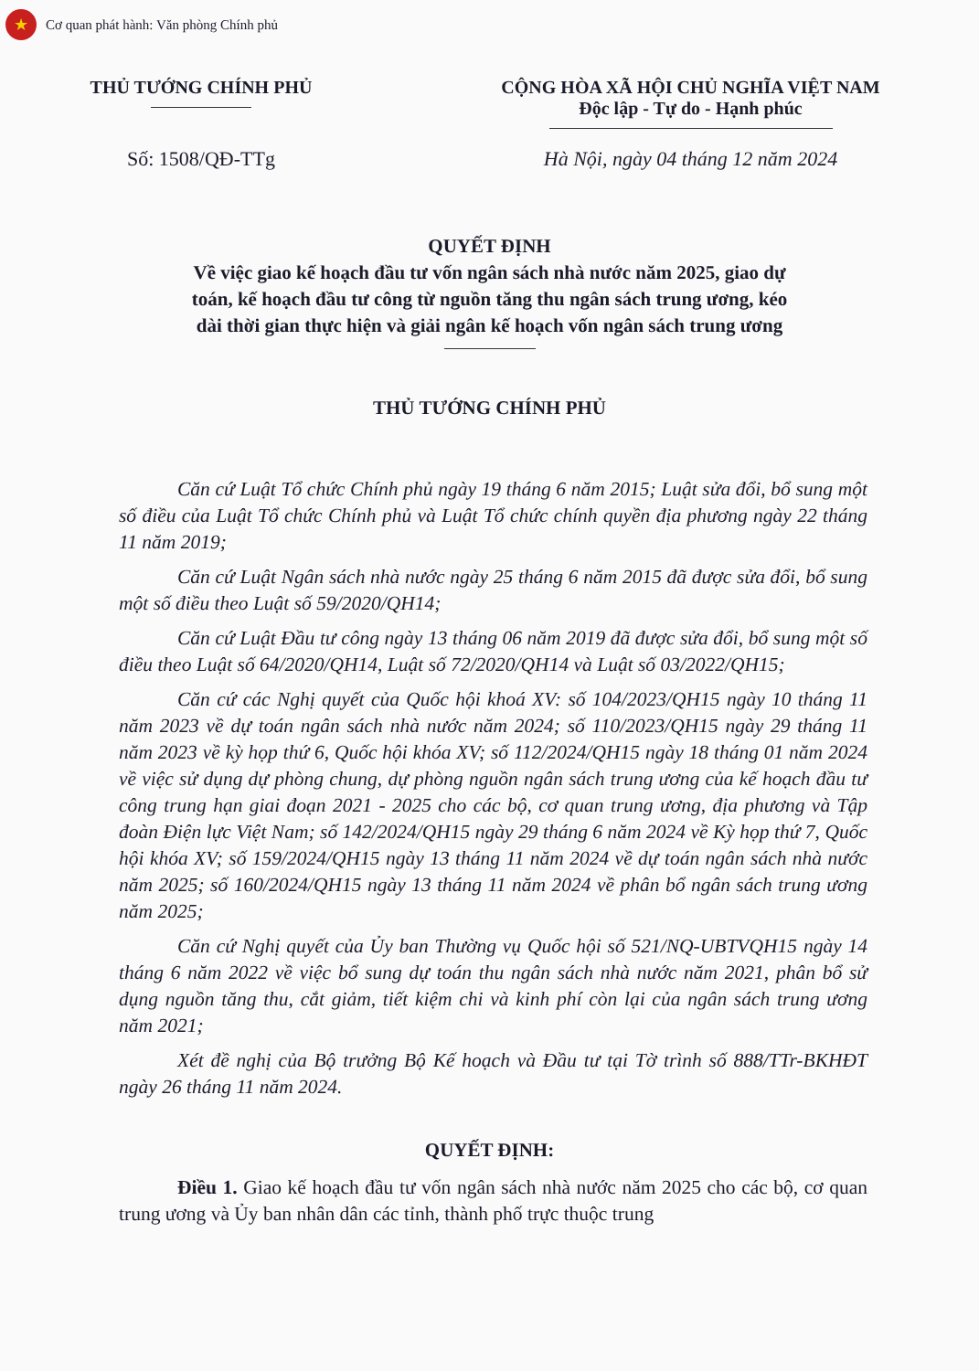★
Cơ quan phát hành: Văn phòng Chính phủ
THỦ TƯỚNG CHÍNH PHỦ CỘNG HÒA XÃ HỘI CHỦ NGHĨA VIỆT NAM
Độc lập - Tự do - Hạnh phúc
Số: 1508/QĐ-TTg Hà Nội, ngày 04 tháng 12 năm 2024
QUYẾT ĐỊNH
Về việc giao kế hoạch đầu tư vốn ngân sách nhà nước năm 2025, giao dự
toán, kế hoạch đầu tư công từ nguồn tăng thu ngân sách trung ương, kéo
dài thời gian thực hiện và giải ngân kế hoạch vốn ngân sách trung ương
THỦ TƯỚNG CHÍNH PHỦ
Căn cứ Luật Tổ chức Chính phủ ngày 19 tháng 6 năm 2015; Luật sửa đổi, bổ sung một số điều của Luật Tổ chức Chính phủ và Luật Tổ chức chính quyền địa phương ngày 22 tháng 11 năm 2019;
Căn cứ Luật Ngân sách nhà nước ngày 25 tháng 6 năm 2015 đã được sửa đổi, bổ sung một số điều theo Luật số 59/2020/QH14;
Căn cứ Luật Đầu tư công ngày 13 tháng 06 năm 2019 đã được sửa đổi, bổ sung một số điều theo Luật số 64/2020/QH14, Luật số 72/2020/QH14 và Luật số 03/2022/QH15;
Căn cứ các Nghị quyết của Quốc hội khoá XV: số 104/2023/QH15 ngày 10 tháng 11 năm 2023 về dự toán ngân sách nhà nước năm 2024; số 110/2023/QH15 ngày 29 tháng 11 năm 2023 về kỳ họp thứ 6, Quốc hội khóa XV; số 112/2024/QH15 ngày 18 tháng 01 năm 2024 về việc sử dụng dự phòng chung, dự phòng nguồn ngân sách trung ương của kế hoạch đầu tư công trung hạn giai đoạn 2021 - 2025 cho các bộ, cơ quan trung ương, địa phương và Tập đoàn Điện lực Việt Nam; số 142/2024/QH15 ngày 29 tháng 6 năm 2024 về Kỳ họp thứ 7, Quốc hội khóa XV; số 159/2024/QH15 ngày 13 tháng 11 năm 2024 về dự toán ngân sách nhà nước năm 2025; số 160/2024/QH15 ngày 13 tháng 11 năm 2024 về phân bổ ngân sách trung ương năm 2025;
Căn cứ Nghị quyết của Ủy ban Thường vụ Quốc hội số 521/NQ-UBTVQH15 ngày 14 tháng 6 năm 2022 về việc bổ sung dự toán thu ngân sách nhà nước năm 2021, phân bổ sử dụng nguồn tăng thu, cắt giảm, tiết kiệm chi và kinh phí còn lại của ngân sách trung ương năm 2021;
Xét đề nghị của Bộ trưởng Bộ Kế hoạch và Đầu tư tại Tờ trình số 888/TTr-BKHĐT ngày 26 tháng 11 năm 2024.
QUYẾT ĐỊNH:
Điều 1. Giao kế hoạch đầu tư vốn ngân sách nhà nước năm 2025 cho các bộ, cơ quan trung ương và Ủy ban nhân dân các tỉnh, thành phố trực thuộc trung